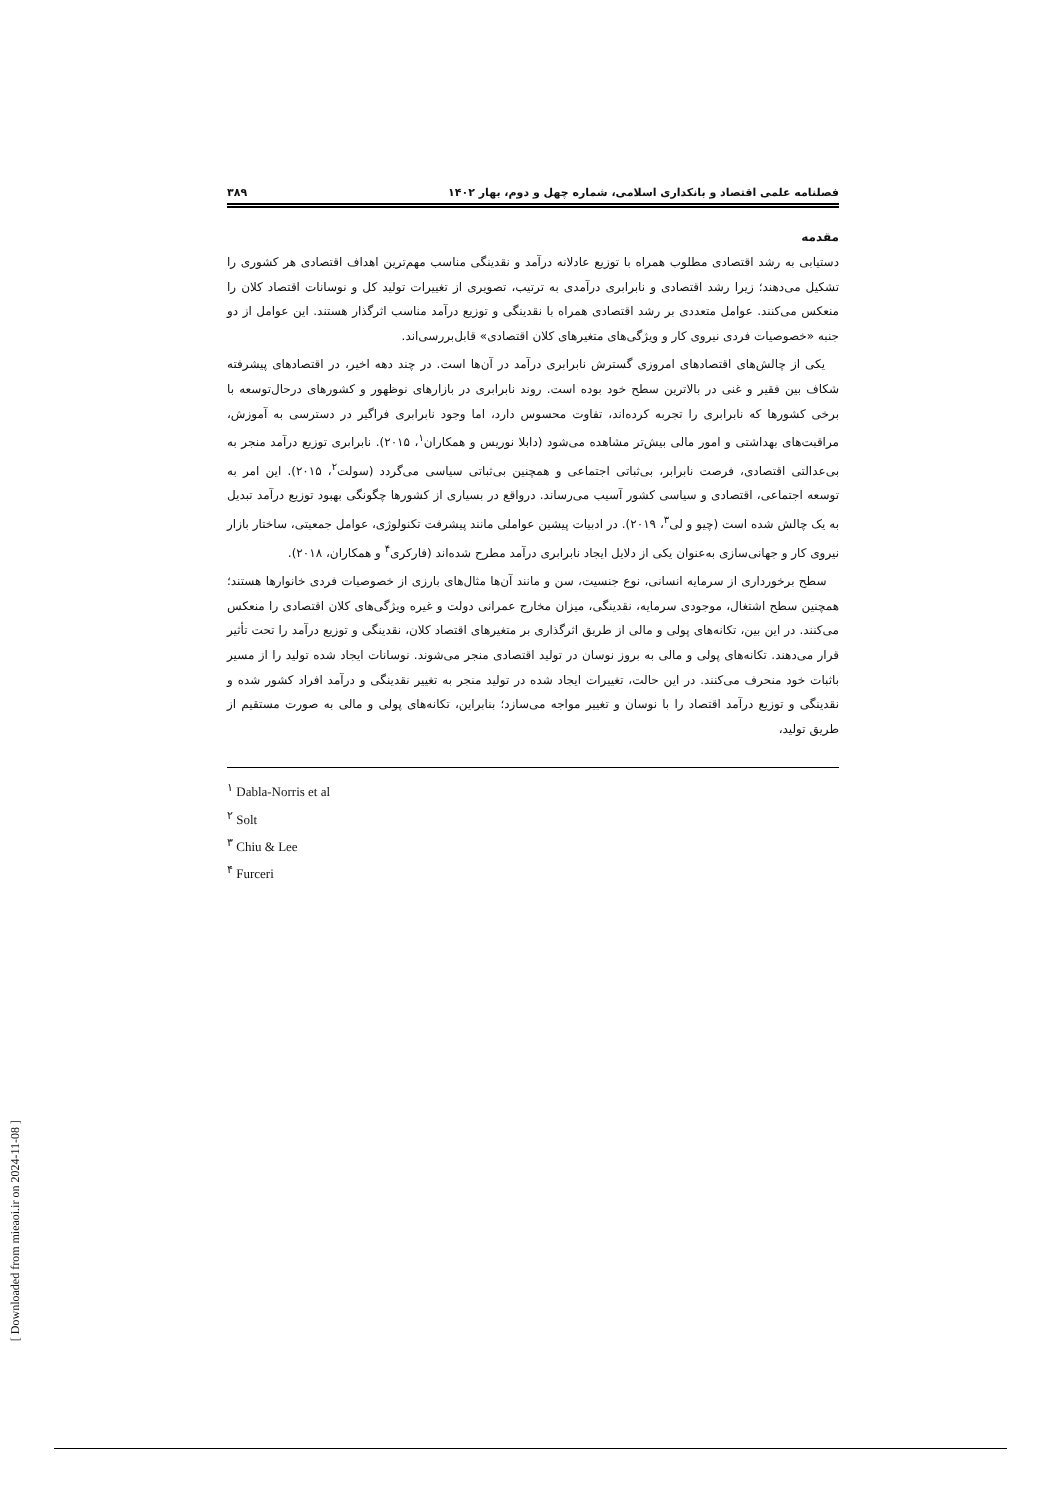فصلنامه علمی اقتصاد و بانکداری اسلامی، شماره چهل و دوم، بهار ۱۴۰۲ ۳۸۹
مقدمه
دستیابی به رشد اقتصادی مطلوب همراه با توزیع عادلانه درآمد و نقدینگی مناسب مهم‌ترین اهداف اقتصادی هر کشوری را تشکیل می‌دهند؛ زیرا رشد اقتصادی و نابرابری درآمدی به ترتیب، تصویری از تغییرات تولید کل و نوسانات اقتصاد کلان را منعکس می‌کنند. عوامل متعددی بر رشد اقتصادی همراه با نقدینگی و توزیع درآمد مناسب اثرگذار هستند. این عوامل از دو جنبه «خصوصیات فردی نیروی کار و ویژگی‌های متغیرهای کلان اقتصادی» قابل‌بررسی‌اند.
یکی از چالش‌های اقتصادهای امروزی گسترش نابرابری درآمد در آن‌ها است. در چند دهه اخیر، در اقتصادهای پیشرفته شکاف بین فقیر و غنی در بالاترین سطح خود بوده است. روند نابرابری در بازارهای نوظهور و کشورهای درحال‌توسعه با برخی کشورها که نابرابری را تجربه کرده‌اند، تفاوت محسوس دارد، اما وجود نابرابری فراگیر در دسترسی به آموزش، مراقبت‌های بهداشتی و امور مالی بیش‌تر مشاهده می‌شود (دابلا نوریس و همکاران<sup>۱</sup>، ۲۰۱۵). نابرابری توزیع درآمد منجر به بی‌عدالتی اقتصادی، فرصت نابرابر، بی‌ثباتی اجتماعی و همچنین بی‌ثباتی سیاسی می‌گردد (سولت<sup>۲</sup>، ۲۰۱۵). این امر به توسعه اجتماعی، اقتصادی و سیاسی کشور آسیب می‌رساند. درواقع در بسیاری از کشورها چگونگی بهبود توزیع درآمد تبدیل به یک چالش شده است (چیو و لی<sup>۳</sup>، ۲۰۱۹). در ادبیات پیشین عواملی مانند پیشرفت تکنولوژی، عوامل جمعیتی، ساختار بازار نیروی کار و جهانی‌سازی به‌عنوان یکی از دلایل ایجاد نابرابری درآمد مطرح شده‌اند (فارکری<sup>۴</sup> و همکاران، ۲۰۱۸).
سطح برخورداری از سرمایه انسانی، نوع جنسیت، سن و مانند آن‌ها مثال‌های بارزی از خصوصیات فردی خانوارها هستند؛ همچنین سطح اشتغال، موجودی سرمایه، نقدینگی، میزان مخارج عمرانی دولت و غیره ویژگی‌های کلان اقتصادی را منعکس می‌کنند. در این بین، تکانه‌های پولی و مالی از طریق اثرگذاری بر متغیرهای اقتصاد کلان، نقدینگی و توزیع درآمد را تحت تأثیر قرار می‌دهند. تکانه‌های پولی و مالی به بروز نوسان در تولید اقتصادی منجر می‌شوند. نوسانات ایجاد شده تولید را از مسیر باثبات خود منحرف می‌کنند. در این حالت، تغییرات ایجاد شده در تولید منجر به تغییر نقدینگی و درآمد افراد کشور شده و نقدینگی و توزیع درآمد اقتصاد را با نوسان و تغییر مواجه می‌سازد؛ بنابراین، تکانه‌های پولی و مالی به صورت مستقیم از طریق تولید،
<sup>۱</sup> Dabla-Norris et al
<sup>۲</sup> Solt
<sup>۳</sup> Chiu & Lee
<sup>۴</sup> Furceri
[ Downloaded from mieaoi.ir on 2024-11-08 ]